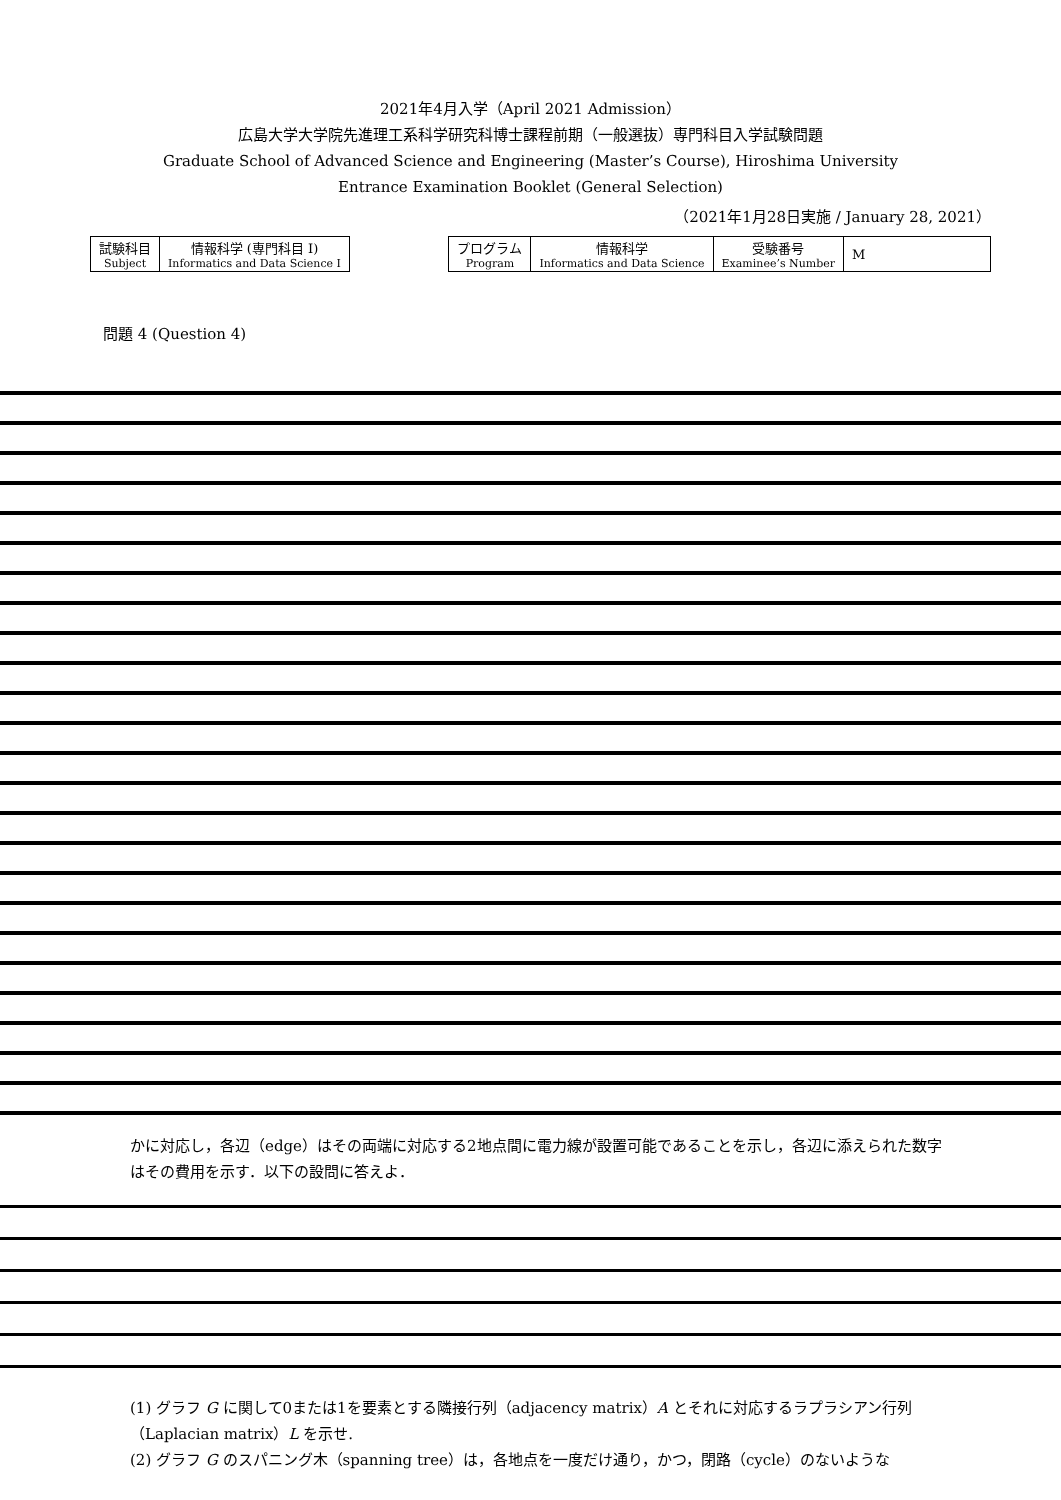2021年4月入学（April 2021 Admission）
広島大学大学院先進理工系科学研究科博士課程前期（一般選抜）専門科目入学試験問題
Graduate School of Advanced Science and Engineering (Master’s Course), Hiroshima University
Entrance Examination Booklet (General Selection)
（2021年1月28日実施 / January 28, 2021）
| 試験科目 Subject | 情報科学 (専門科目 I) Informatics and Data Science I |
| プログラム Program | 情報科学 Informatics and Data Science | 受験番号 Examinee’s Number | M |
問題 4 (Question 4)
かに対応し，各辺（edge）はその両端に対応する2地点間に電力線が設置可能であることを示し，各辺に添えられた数字はその費用を示す．以下の設問に答えよ．
(1) グラフ G に関して0または1を要素とする隣接行列（adjacency matrix）A とそれに対応するラプラシアン行列（Laplacian matrix）L を示せ.
(2) グラフ G のスパニング木（spanning tree）は，各地点を一度だけ通り，かつ，閉路（cycle）のないような